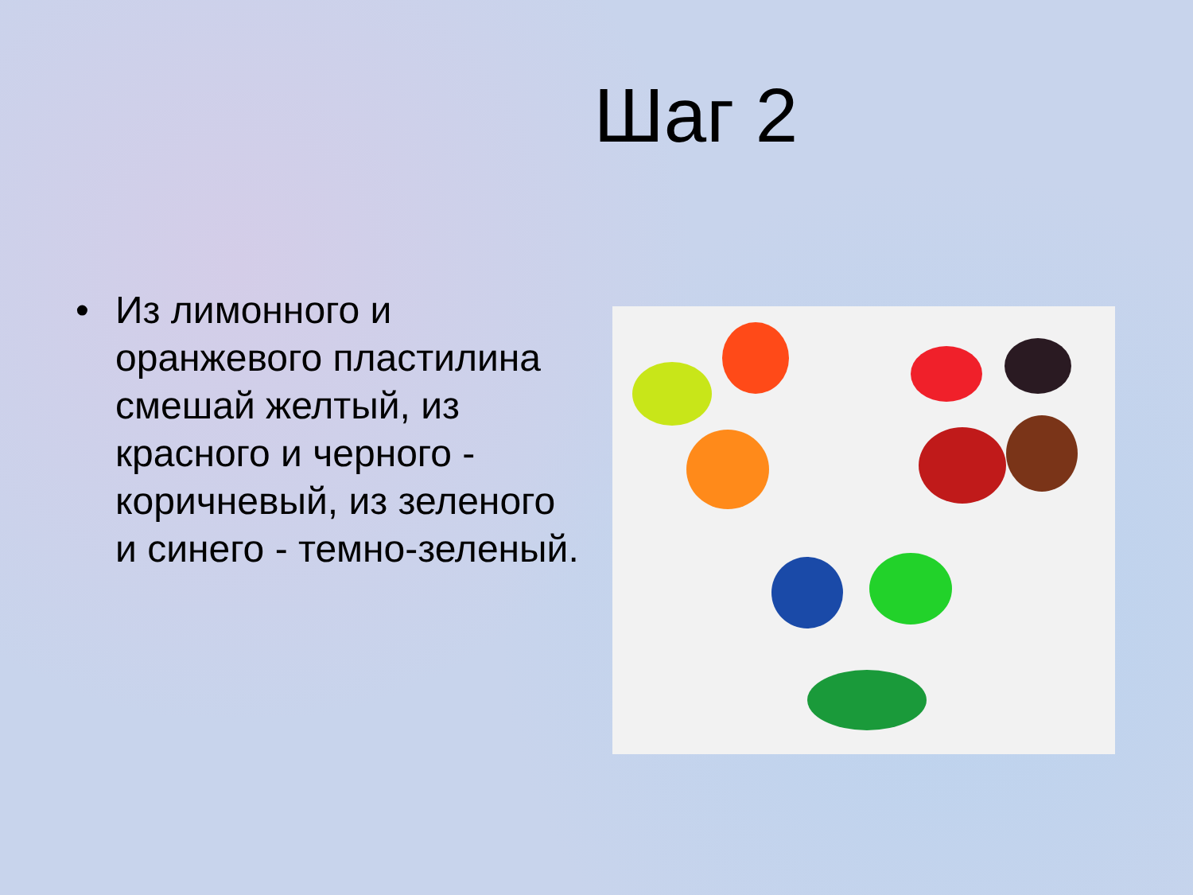Шаг 2
• Из лимонного и оранжевого пластилина смешай желтый, из красного и черного - коричневый, из зеленого и синего - темно-зеленый.